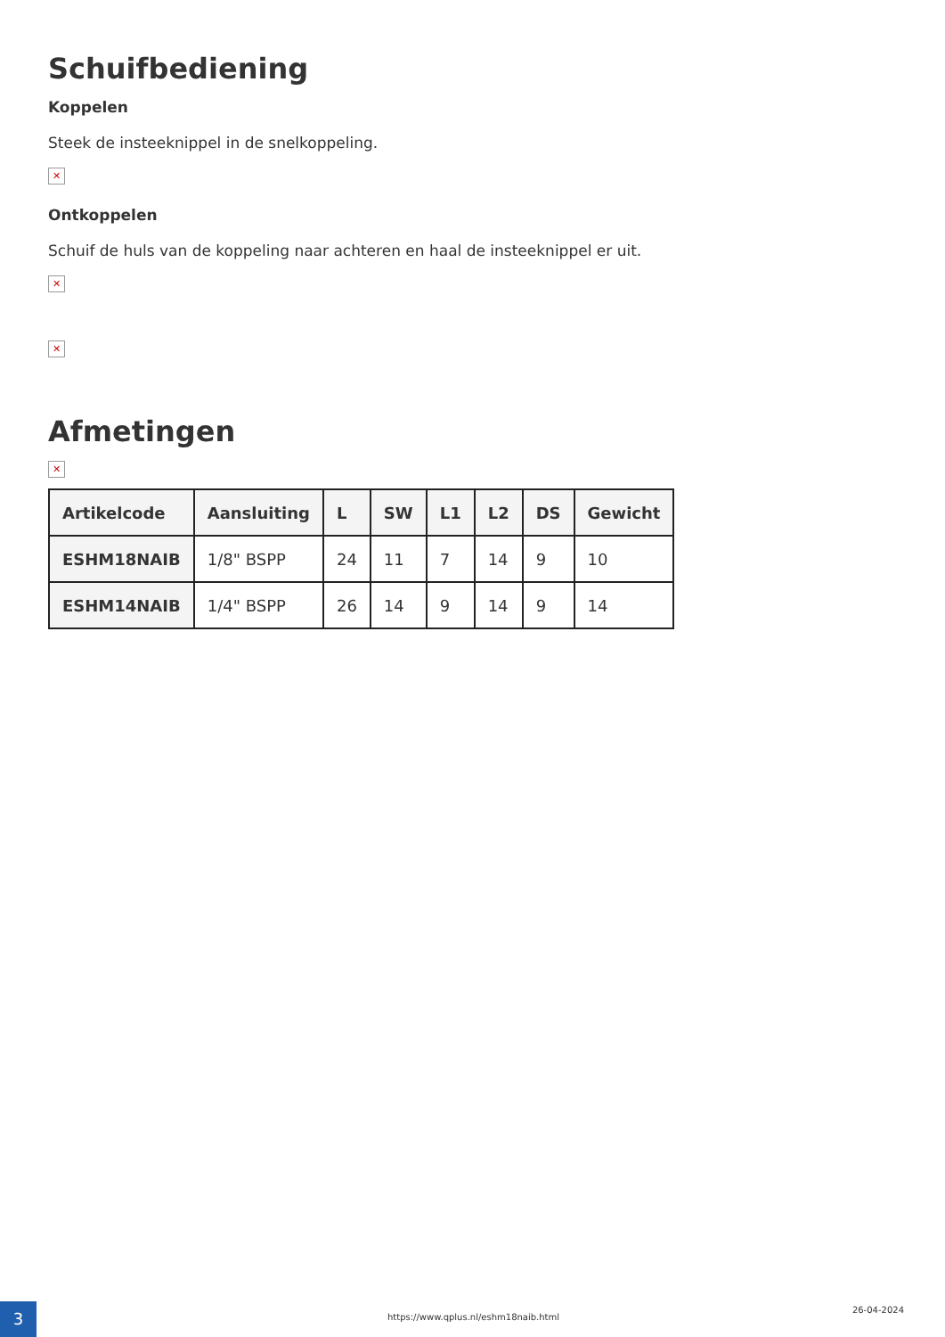Schuifbediening
Koppelen
Steek de insteeknippel in de snelkoppeling.
✕
Ontkoppelen
Schuif de huls van de koppeling naar achteren en haal de insteeknippel er uit.
✕
✕
Afmetingen
✕
| Artikelcode | Aansluiting | L | SW | L1 | L2 | DS | Gewicht |
| --- | --- | --- | --- | --- | --- | --- | --- |
| ESHM18NAIB | 1/8" BSPP | 24 | 11 | 7 | 14 | 9 | 10 |
| ESHM14NAIB | 1/4" BSPP | 26 | 14 | 9 | 14 | 9 | 14 |
3
https://www.qplus.nl/eshm18naib.html
26-04-2024